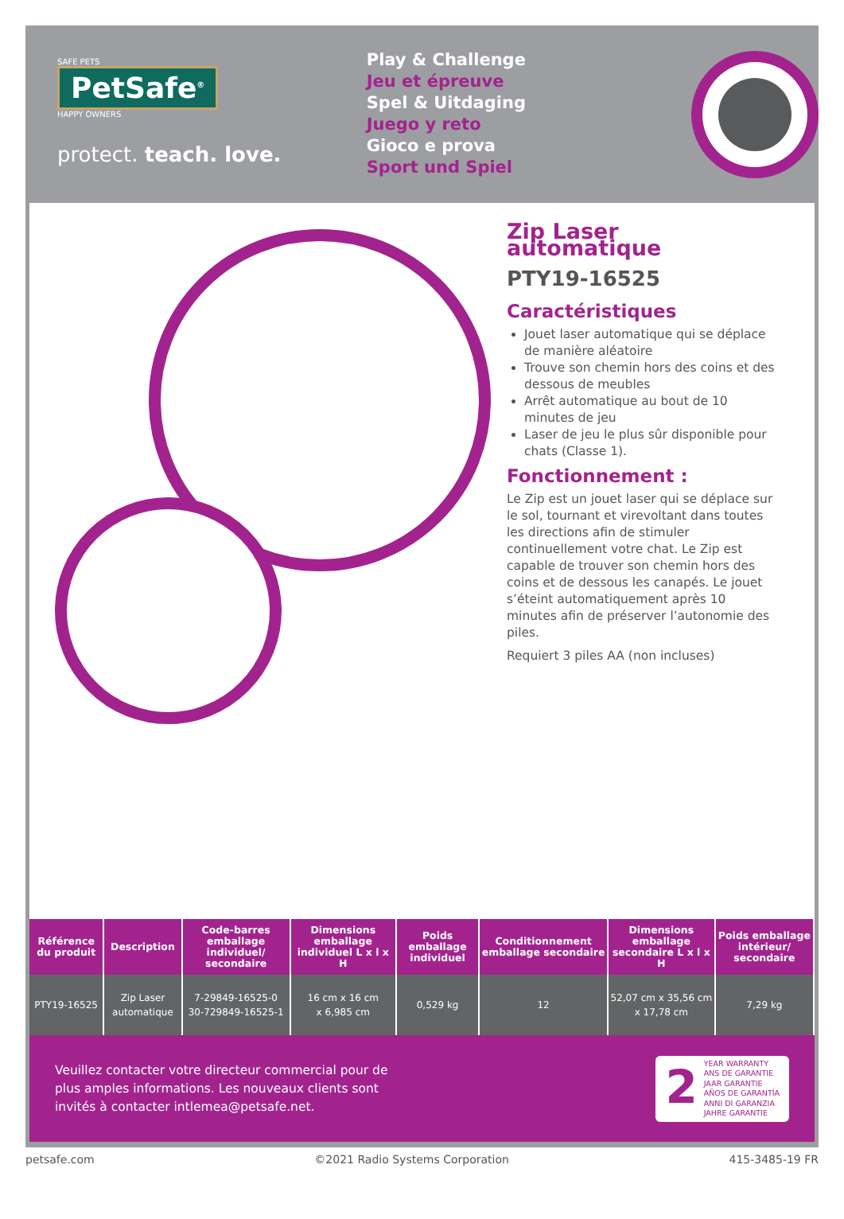SAFE PETS
PetSafe<sup>®</sup>
HAPPY OWNERS
protect. teach. love.
Play & Challenge
Jeu et épreuve
Spel & Uitdaging
Juego y reto
Gioco e prova
Sport und Spiel
Zip Laser automatique
PTY19-16525
Caractéristiques
Jouet laser automatique qui se déplace de manière aléatoire
Trouve son chemin hors des coins et des dessous de meubles
Arrêt automatique au bout de 10 minutes de jeu
Laser de jeu le plus sûr disponible pour chats (Classe 1).
Fonctionnement :
Le Zip est un jouet laser qui se déplace sur le sol, tournant et virevoltant dans toutes les directions afin de stimuler continuellement votre chat. Le Zip est capable de trouver son chemin hors des coins et de dessous les canapés. Le jouet s’éteint automatiquement après 10 minutes afin de préserver l’autonomie des piles.
Requiert 3 piles AA (non incluses)
| Référence du produit | Description | Code-barres emballage individuel/ secondaire | Dimensions emballage individuel L x l x H | Poids emballage individuel | Conditionnement emballage secondaire | Dimensions emballage secondaire L x l x H | Poids emballage intérieur/ secondaire |
| --- | --- | --- | --- | --- | --- | --- | --- |
| PTY19-16525 | Zip Laser automatique | 7-29849-16525-0 30-729849-16525-1 | 16 cm x 16 cm x 6,985 cm | 0,529 kg | 12 | 52,07 cm x 35,56 cm x 17,78 cm | 7,29 kg |
Veuillez contacter votre directeur commercial pour de
plus amples informations. Les nouveaux clients sont
invités à contacter intlemea@petsafe.net.
2
YEAR WARRANTY
ANS DE GARANTIE
JAAR GARANTIE
AÑOS DE GARANTÍA
ANNI DI GARANZIA
JAHRE GARANTIE
petsafe.com ©2021 Radio Systems Corporation 415-3485-19 FR